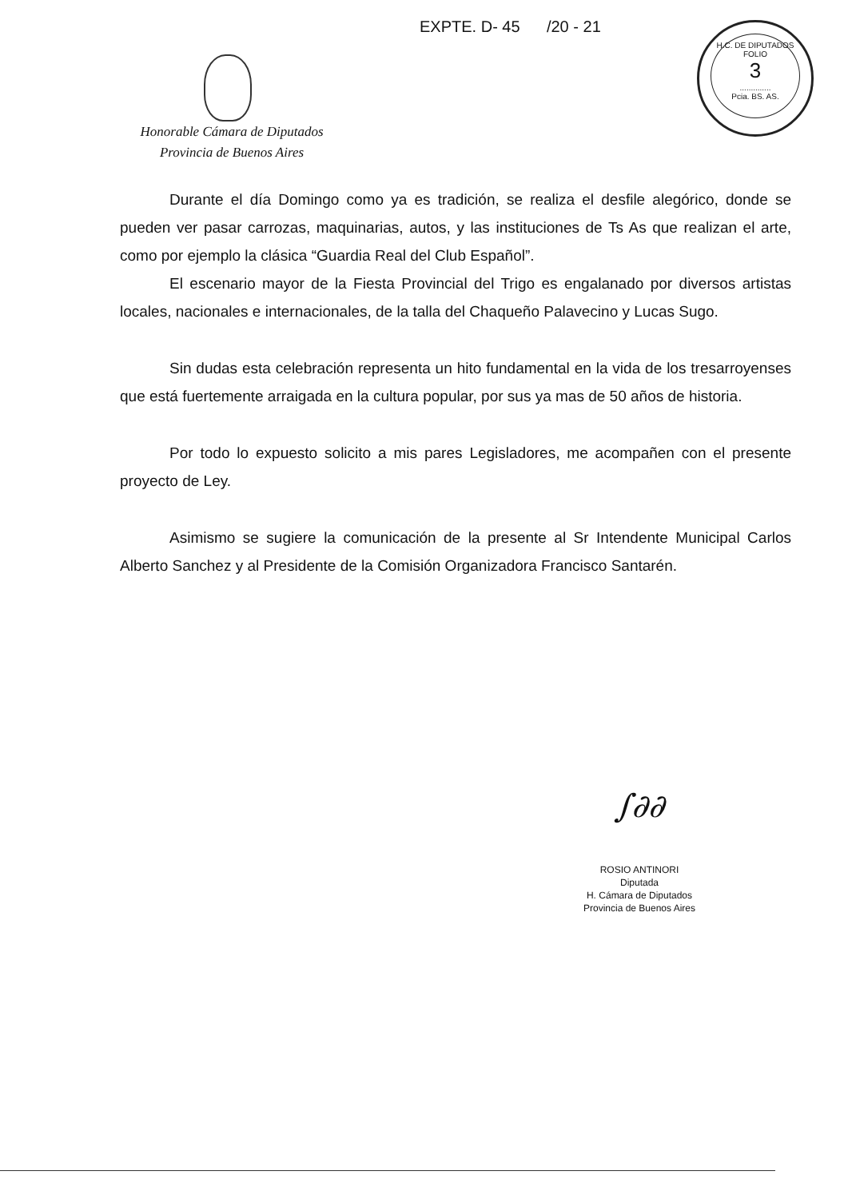EXPTE. D- 45 /20 - 21
H.C. DE DIPUTADOS
FOLIO
3
..............
Pcia. BS. AS.
Honorable Cámara de Diputados
Provincia de Buenos Aires
Durante el día Domingo como ya es tradición, se realiza el desfile alegórico, donde se pueden ver pasar carrozas, maquinarias, autos, y las instituciones de Ts As que realizan el arte, como por ejemplo la clásica “Guardia Real del Club Español”.
El escenario mayor de la Fiesta Provincial del Trigo es engalanado por diversos artistas locales, nacionales e internacionales, de la talla del Chaqueño Palavecino y Lucas Sugo.
Sin dudas esta celebración representa un hito fundamental en la vida de los tresarroyenses que está fuertemente arraigada en la cultura popular, por sus ya mas de 50 años de historia.
Por todo lo expuesto solicito a mis pares Legisladores, me acompañen con el presente proyecto de Ley.
Asimismo se sugiere la comunicación de la presente al Sr Intendente Municipal Carlos Alberto Sanchez y al Presidente de la Comisión Organizadora Francisco Santarén.
∫∂∂
ROSIO ANTINORI
Diputada
H. Cámara de Diputados
Provincia de Buenos Aires